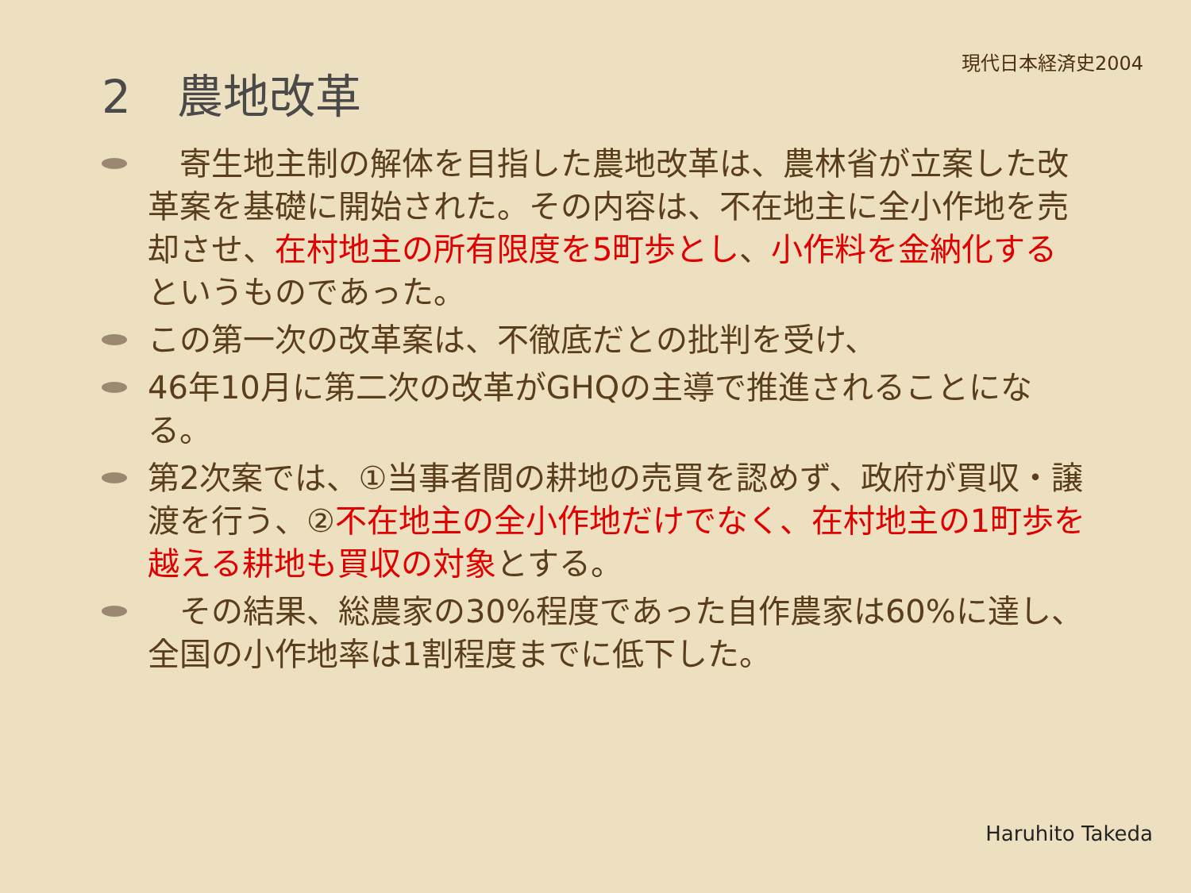2　農地改革
現代日本経済史2004
　寄生地主制の解体を目指した農地改革は、農林省が立案した改革案を基礎に開始された。その内容は、不在地主に全小作地を売却させ、在村地主の所有限度を5町歩とし、小作料を金納化するというものであった。
この第一次の改革案は、不徹底だとの批判を受け、
46年10月に第二次の改革がGHQの主導で推進されることになる。
第2次案では、①当事者間の耕地の売買を認めず、政府が買収・譲渡を行う、②不在地主の全小作地だけでなく、在村地主の1町歩を越える耕地も買収の対象とする。
　その結果、総農家の30%程度であった自作農家は60%に達し、全国の小作地率は1割程度までに低下した。
Haruhito Takeda